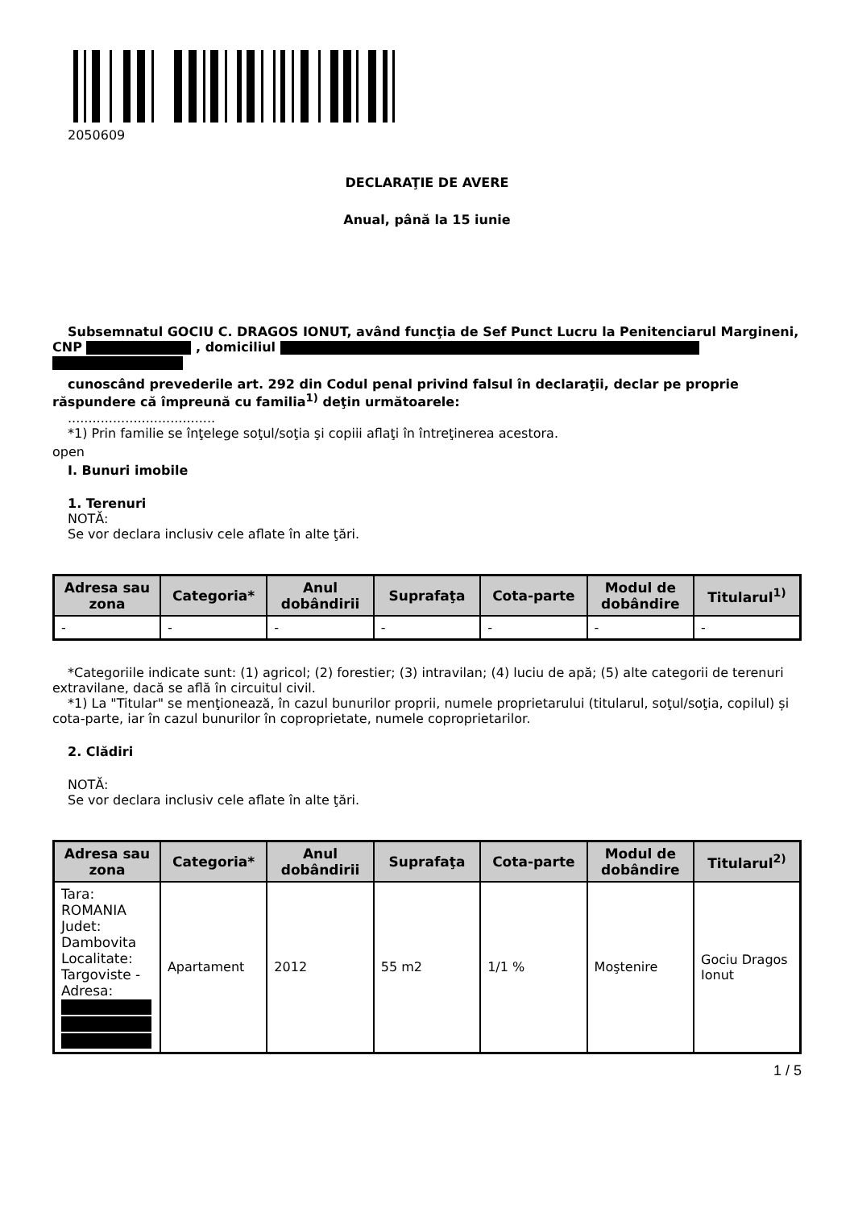2050609
DECLARAŢIE DE AVERE
Anual, până la 15 iunie
Subsemnatul GOCIU C. DRAGOS IONUT, având funcţia de Sef Punct Lucru la Penitenciarul Margineni, CNP , domiciliul
cunoscând prevederile art. 292 din Codul penal privind falsul în declaraţii, declar pe proprie răspundere că împreună cu familia<sup>1)</sup> deţin următoarele:
....................................
*1) Prin familie se înţelege soţul/soţia şi copiii aflaţi în întreţinerea acestora.
open
I. Bunuri imobile
1. Terenuri
NOTĂ:
Se vor declara inclusiv cele aflate în alte ţări.
| Adresa sau zona | Categoria* | Anul dobândirii | Suprafaţa | Cota-parte | Modul de dobândire | Titularul<sup>1)</sup> |
| --- | --- | --- | --- | --- | --- | --- |
| - | - | - | - | - | - | - |
*Categoriile indicate sunt: (1) agricol; (2) forestier; (3) intravilan; (4) luciu de apă; (5) alte categorii de terenuri extravilane, dacă se află în circuitul civil.
*1) La "Titular" se menţionează, în cazul bunurilor proprii, numele proprietarului (titularul, soţul/soţia, copilul) și cota-parte, iar în cazul bunurilor în coproprietate, numele coproprietarilor.
2. Clădiri
NOTĂ:
Se vor declara inclusiv cele aflate în alte ţări.
| Adresa sau zona | Categoria* | Anul dobândirii | Suprafaţa | Cota-parte | Modul de dobândire | Titularul<sup>2)</sup> |
| --- | --- | --- | --- | --- | --- | --- |
| Tara: ROMANIA Judet: Dambovita Localitate: Targoviste - Adresa: | Apartament | 2012 | 55 m2 | 1/1 % | Moştenire | Gociu Dragos Ionut |
1 / 5